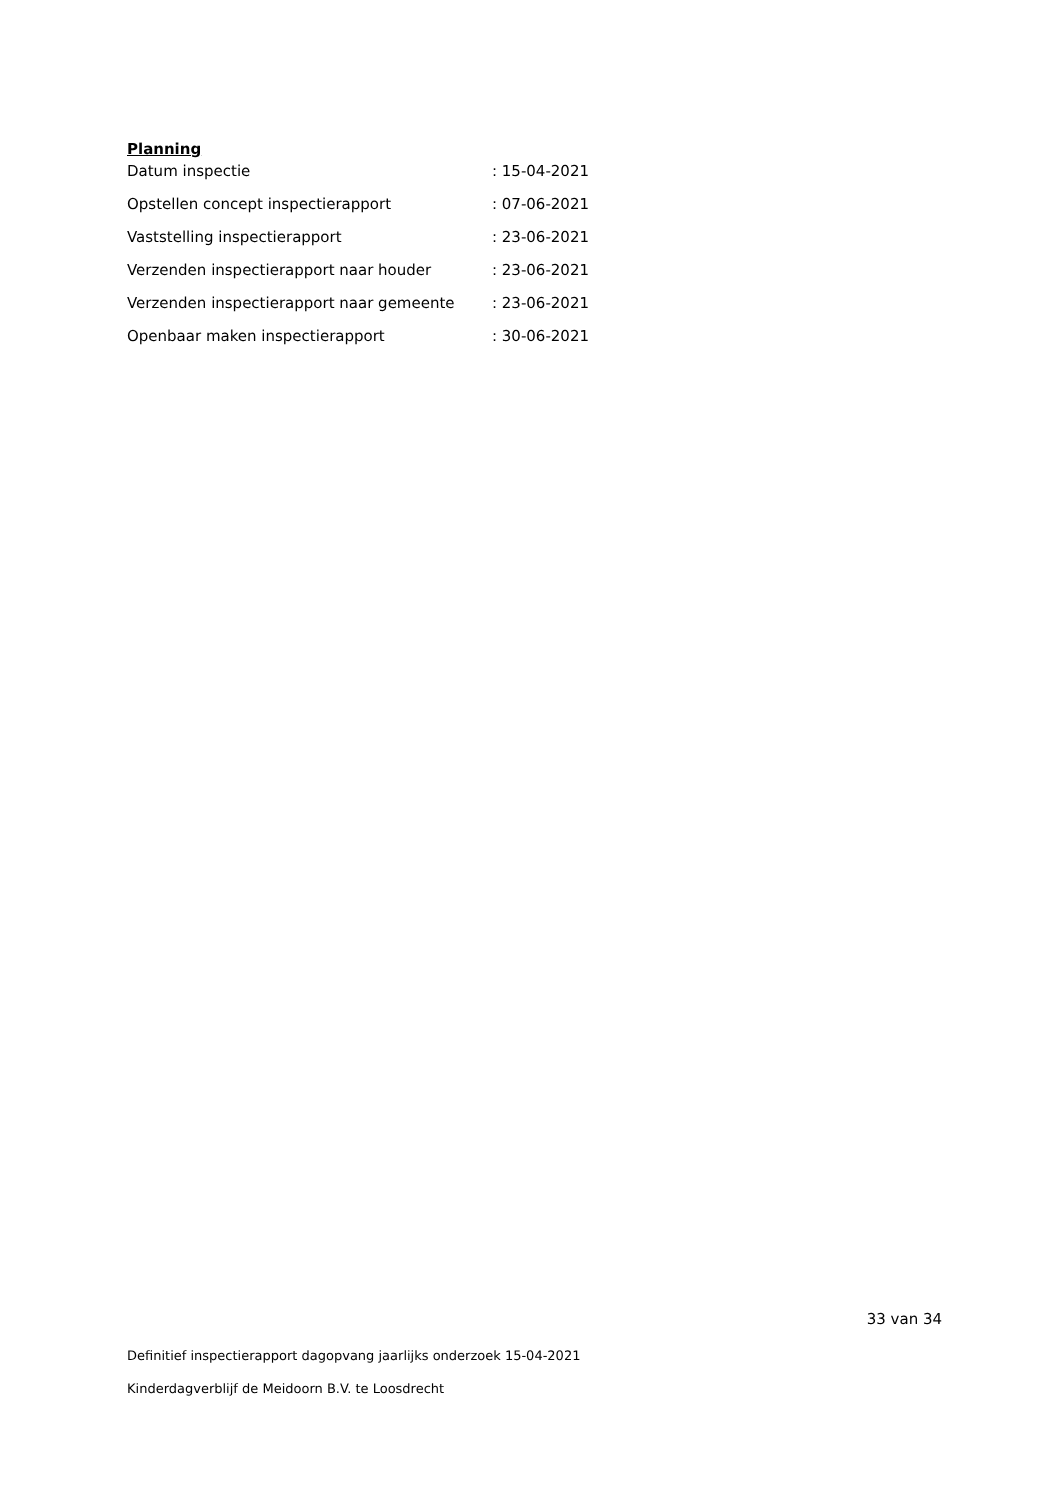Planning
| Datum inspectie | : 15-04-2021 |
| Opstellen concept inspectierapport | : 07-06-2021 |
| Vaststelling inspectierapport | : 23-06-2021 |
| Verzenden inspectierapport naar houder | : 23-06-2021 |
| Verzenden inspectierapport naar gemeente | : 23-06-2021 |
| Openbaar maken inspectierapport | : 30-06-2021 |
33 van 34
Definitief inspectierapport dagopvang jaarlijks onderzoek 15-04-2021
Kinderdagverblijf de Meidoorn B.V. te Loosdrecht